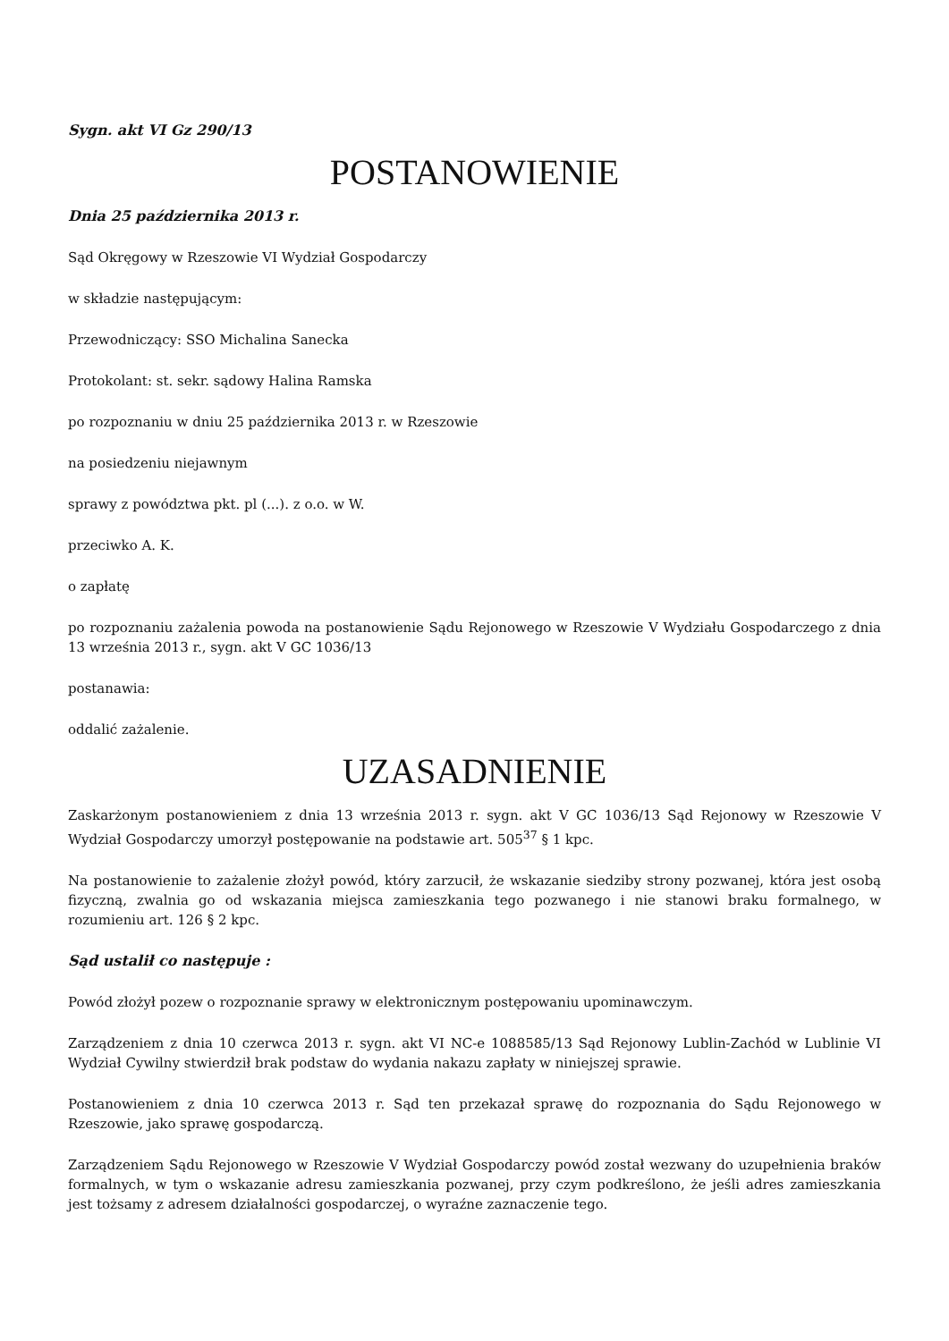Sygn. akt VI Gz 290/13
POSTANOWIENIE
Dnia 25 października 2013 r.
Sąd Okręgowy w Rzeszowie VI Wydział Gospodarczy
w składzie następującym:
Przewodniczący: SSO Michalina Sanecka
Protokolant: st. sekr. sądowy Halina Ramska
po rozpoznaniu w dniu 25 października 2013 r. w Rzeszowie
na posiedzeniu niejawnym
sprawy z powództwa pkt. pl (...). z o.o. w W.
przeciwko A. K.
o zapłatę
po rozpoznaniu zażalenia powoda na postanowienie Sądu Rejonowego w Rzeszowie V Wydziału Gospodarczego z dnia 13 września 2013 r., sygn. akt V GC 1036/13
postanawia:
oddalić zażalenie.
UZASADNIENIE
Zaskarżonym postanowieniem z dnia 13 września 2013 r. sygn. akt V GC 1036/13 Sąd Rejonowy w Rzeszowie V Wydział Gospodarczy umorzył postępowanie na podstawie art. 505<sup>37</sup> § 1 kpc.
Na postanowienie to zażalenie złożył powód, który zarzucił, że wskazanie siedziby strony pozwanej, która jest osobą fizyczną, zwalnia go od wskazania miejsca zamieszkania tego pozwanego i nie stanowi braku formalnego, w rozumieniu art. 126 § 2 kpc.
Sąd ustalił co następuje :
Powód złożył pozew o rozpoznanie sprawy w elektronicznym postępowaniu upominawczym.
Zarządzeniem z dnia 10 czerwca 2013 r. sygn. akt VI NC-e 1088585/13 Sąd Rejonowy Lublin-Zachód w Lublinie VI Wydział Cywilny stwierdził brak podstaw do wydania nakazu zapłaty w niniejszej sprawie.
Postanowieniem z dnia 10 czerwca 2013 r. Sąd ten przekazał sprawę do rozpoznania do Sądu Rejonowego w Rzeszowie, jako sprawę gospodarczą.
Zarządzeniem Sądu Rejonowego w Rzeszowie V Wydział Gospodarczy powód został wezwany do uzupełnienia braków formalnych, w tym o wskazanie adresu zamieszkania pozwanej, przy czym podkreślono, że jeśli adres zamieszkania jest tożsamy z adresem działalności gospodarczej, o wyraźne zaznaczenie tego.